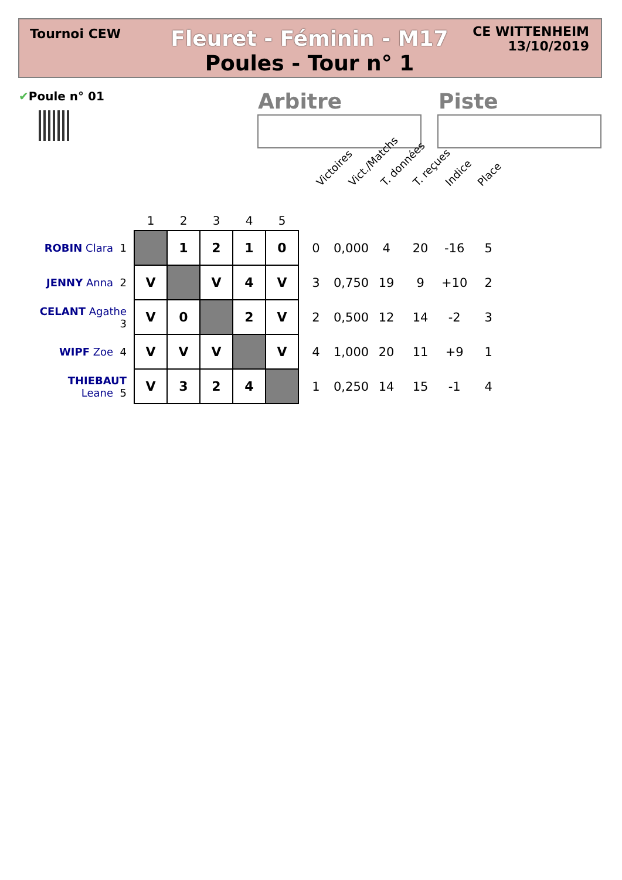Tournoi CEW
Fleuret - Féminin - M17
Poules - Tour n° 1
CE WITTENHEIM
13/10/2019
✔Poule n° 01 Arbitre Piste
Victoires Vict./Matchs T. données T. reçues Indice Place
| | 1 | 2 | 3 | 4 | 5 | | | | | | |
| --- | --- | --- | --- | --- | --- | --- | --- | --- | --- | --- | --- |
| ROBIN Clara 1 | | 1 | 2 | 1 | 0 | 0 | 0,000 | 4 | 20 | -16 | 5 |
| JENNY Anna 2 | V | | V | 4 | V | 3 | 0,750 | 19 | 9 | +10 | 2 |
| CELANT Agathe 3 | V | 0 | | 2 | V | 2 | 0,500 | 12 | 14 | -2 | 3 |
| WIPF Zoe 4 | V | V | V | | V | 4 | 1,000 | 20 | 11 | +9 | 1 |
| THIEBAUT Leane 5 | V | 3 | 2 | 4 | | 1 | 0,250 | 14 | 15 | -1 | 4 |